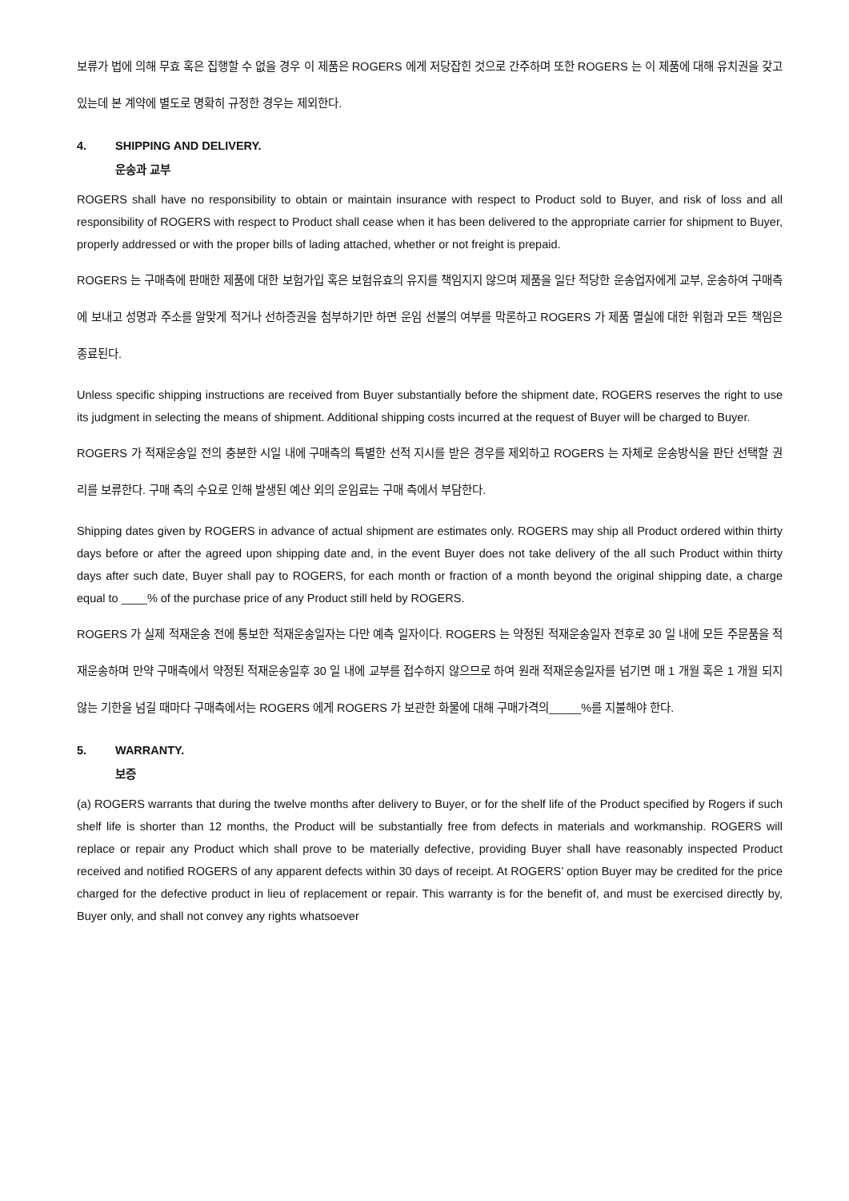보류가 법에 의해 무효 혹은 집행할 수 없을 경우 이 제품은 ROGERS 에게 저당잡힌 것으로 간주하며 또한 ROGERS 는 이 제품에 대해 유치권을 갖고 있는데 본 계약에 별도로 명확히 규정한 경우는 제외한다.
4. SHIPPING AND DELIVERY.
운송과 교부
ROGERS shall have no responsibility to obtain or maintain insurance with respect to Product sold to Buyer, and risk of loss and all responsibility of ROGERS with respect to Product shall cease when it has been delivered to the appropriate carrier for shipment to Buyer, properly addressed or with the proper bills of lading attached, whether or not freight is prepaid.
ROGERS 는 구매측에 판매한 제품에 대한 보험가입 혹은 보험유효의 유지를 책임지지 않으며 제품을 일단 적당한 운송업자에게 교부, 운송하여 구매측에 보내고 성명과 주소를 알맞게 적거나 선하증권을 첨부하기만 하면 운임 선불의 여부를 막론하고 ROGERS 가 제품 멸실에 대한 위험과 모든 책임은 종료된다.
Unless specific shipping instructions are received from Buyer substantially before the shipment date, ROGERS reserves the right to use its judgment in selecting the means of shipment. Additional shipping costs incurred at the request of Buyer will be charged to Buyer.
ROGERS 가 적재운송일 전의 충분한 시일 내에 구매측의 특별한 선적 지시를 받은 경우를 제외하고 ROGERS 는 자체로 운송방식을 판단 선택할 권리를 보류한다. 구매 측의 수요로 인해 발생된 예산 외의 운임료는 구매 측에서 부담한다.
Shipping dates given by ROGERS in advance of actual shipment are estimates only. ROGERS may ship all Product ordered within thirty days before or after the agreed upon shipping date and, in the event Buyer does not take delivery of the all such Product within thirty days after such date, Buyer shall pay to ROGERS, for each month or fraction of a month beyond the original shipping date, a charge equal to ____% of the purchase price of any Product still held by ROGERS.
ROGERS 가 실제 적재운송 전에 통보한 적재운송일자는 다만 예측 일자이다. ROGERS 는 약정된 적재운송일자 전후로 30 일 내에 모든 주문품을 적재운송하며 만약 구매측에서 약정된 적재운송일후 30 일 내에 교부를 접수하지 않으므로 하여 원래 적재운송일자를 넘기면 매 1 개월 혹은 1 개월 되지 않는 기한을 넘길 때마다 구매측에서는 ROGERS 에게 ROGERS 가 보관한 화물에 대해 구매가격의_____%를 지불해야 한다.
5. WARRANTY.
보증
(a) ROGERS warrants that during the twelve months after delivery to Buyer, or for the shelf life of the Product specified by Rogers if such shelf life is shorter than 12 months, the Product will be substantially free from defects in materials and workmanship. ROGERS will replace or repair any Product which shall prove to be materially defective, providing Buyer shall have reasonably inspected Product received and notified ROGERS of any apparent defects within 30 days of receipt. At ROGERS’ option Buyer may be credited for the price charged for the defective product in lieu of replacement or repair. This warranty is for the benefit of, and must be exercised directly by, Buyer only, and shall not convey any rights whatsoever